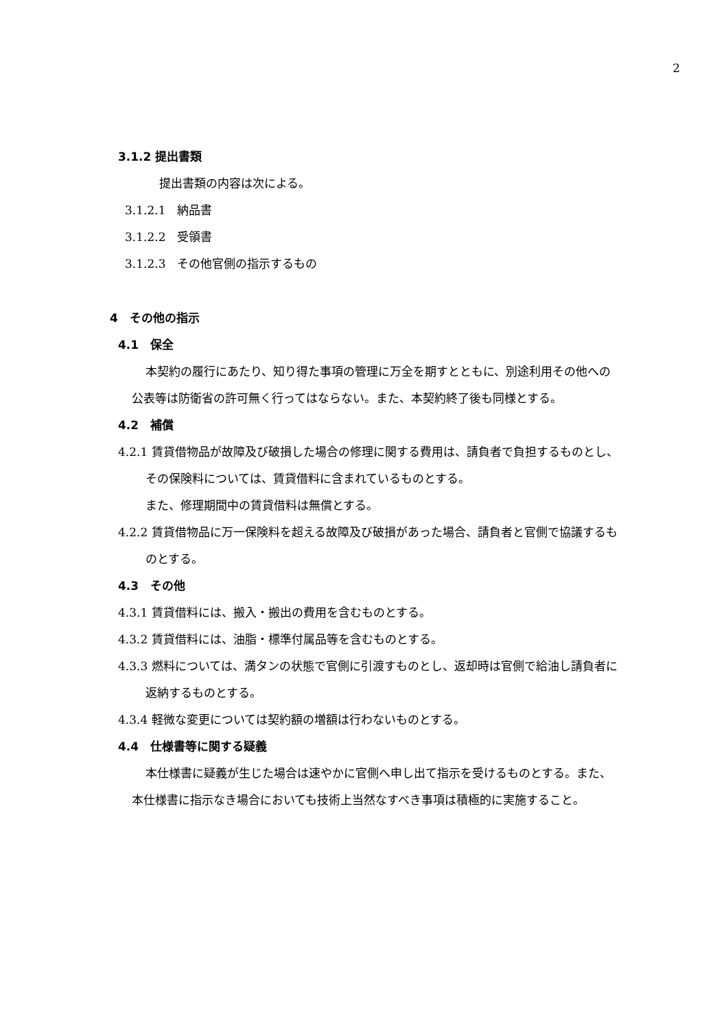2
3.1.2 提出書類
提出書類の内容は次による。
3.1.2.1　納品書
3.1.2.2　受領書
3.1.2.3　その他官側の指示するもの
4　その他の指示
4.1　保全
本契約の履行にあたり、知り得た事項の管理に万全を期すとともに、別途利用その他への公表等は防衛省の許可無く行ってはならない。また、本契約終了後も同様とする。
4.2　補償
4.2.1 賃貸借物品が故障及び破損した場合の修理に関する費用は、請負者で負担するものとし、その保険料については、賃貸借料に含まれているものとする。
また、修理期間中の賃貸借料は無償とする。
4.2.2 賃貸借物品に万一保険料を超える故障及び破損があった場合、請負者と官側で協議するものとする。
4.3　その他
4.3.1 賃貸借料には、搬入・搬出の費用を含むものとする。
4.3.2 賃貸借料には、油脂・標準付属品等を含むものとする。
4.3.3 燃料については、満タンの状態で官側に引渡すものとし、返却時は官側で給油し請負者に返納するものとする。
4.3.4 軽微な変更については契約額の増額は行わないものとする。
4.4　仕様書等に関する疑義
本仕様書に疑義が生じた場合は速やかに官側へ申し出て指示を受けるものとする。また、本仕様書に指示なき場合においても技術上当然なすべき事項は積極的に実施すること。